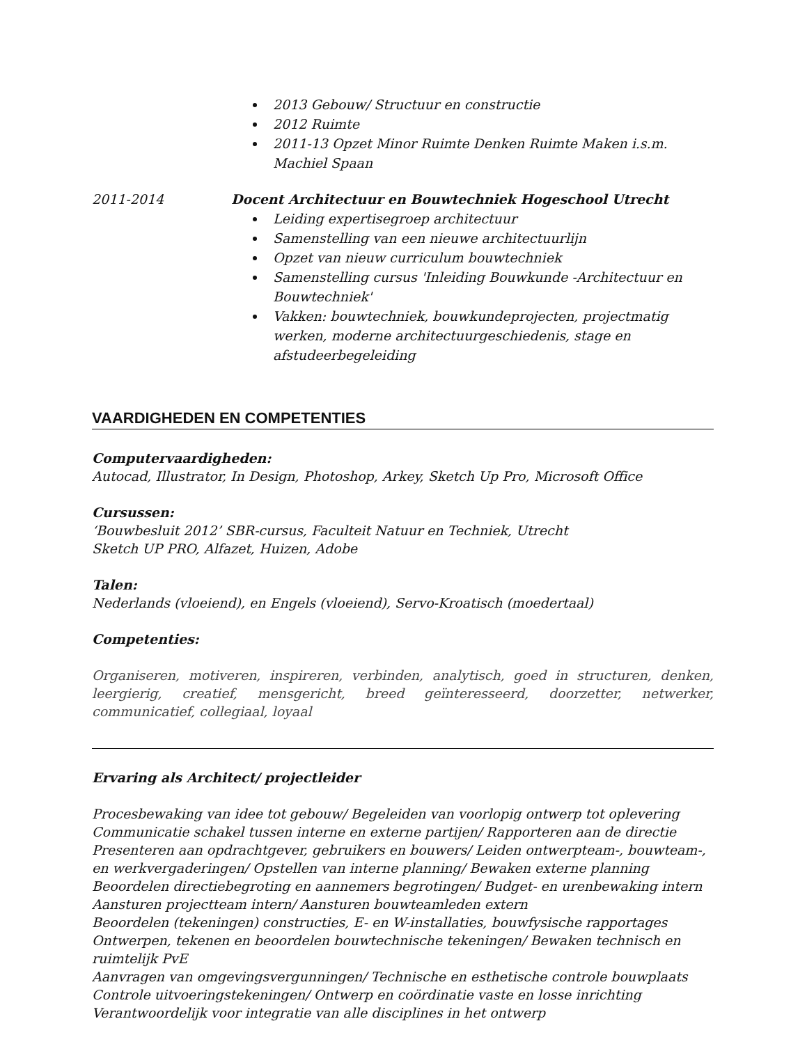2013 Gebouw/ Structuur en constructie
2012 Ruimte
2011-13 Opzet Minor Ruimte Denken Ruimte Maken i.s.m. Machiel Spaan
2011-2014 Docent Architectuur en Bouwtechniek Hogeschool Utrecht
Leiding expertisegroep architectuur
Samenstelling van een nieuwe architectuurlijn
Opzet van nieuw curriculum bouwtechniek
Samenstelling cursus 'Inleiding Bouwkunde -Architectuur en Bouwtechniek'
Vakken: bouwtechniek, bouwkundeprojecten, projectmatig werken, moderne architectuurgeschiedenis, stage en afstudeerbegeleiding
VAARDIGHEDEN EN COMPETENTIES
Computervaardigheden:
Autocad, Illustrator, In Design, Photoshop, Arkey, Sketch Up Pro, Microsoft Office
Cursussen:
‘Bouwbesluit 2012’ SBR-cursus, Faculteit Natuur en Techniek, Utrecht
Sketch UP PRO, Alfazet, Huizen, Adobe
Talen:
Nederlands (vloeiend), en Engels (vloeiend), Servo-Kroatisch (moedertaal)
Competenties:
Organiseren, motiveren, inspireren, verbinden, analytisch, goed in structuren, denken, leergierig, creatief, mensgericht, breed geïnteresseerd, doorzetter, netwerker, communicatief, collegiaal, loyaal
Ervaring als Architect/ projectleider
Procesbewaking van idee tot gebouw/ Begeleiden van voorlopig ontwerp tot oplevering
Communicatie schakel tussen interne en externe partijen/ Rapporteren aan de directie
Presenteren aan opdrachtgever, gebruikers en bouwers/ Leiden ontwerpteam-, bouwteam-, en werkvergaderingen/ Opstellen van interne planning/ Bewaken externe planning
Beoordelen directiebegroting en aannemers begrotingen/ Budget- en urenbewaking intern
Aansturen projectteam intern/ Aansturen bouwteamleden extern
Beoordelen (tekeningen) constructies, E- en W-installaties, bouwfysische rapportages
Ontwerpen, tekenen en beoordelen bouwtechnische tekeningen/ Bewaken technisch en ruimtelijk PvE
Aanvragen van omgevingsvergunningen/ Technische en esthetische controle bouwplaats
Controle uitvoeringstekeningen/ Ontwerp en coördinatie vaste en losse inrichting
Verantwoordelijk voor integratie van alle disciplines in het ontwerp